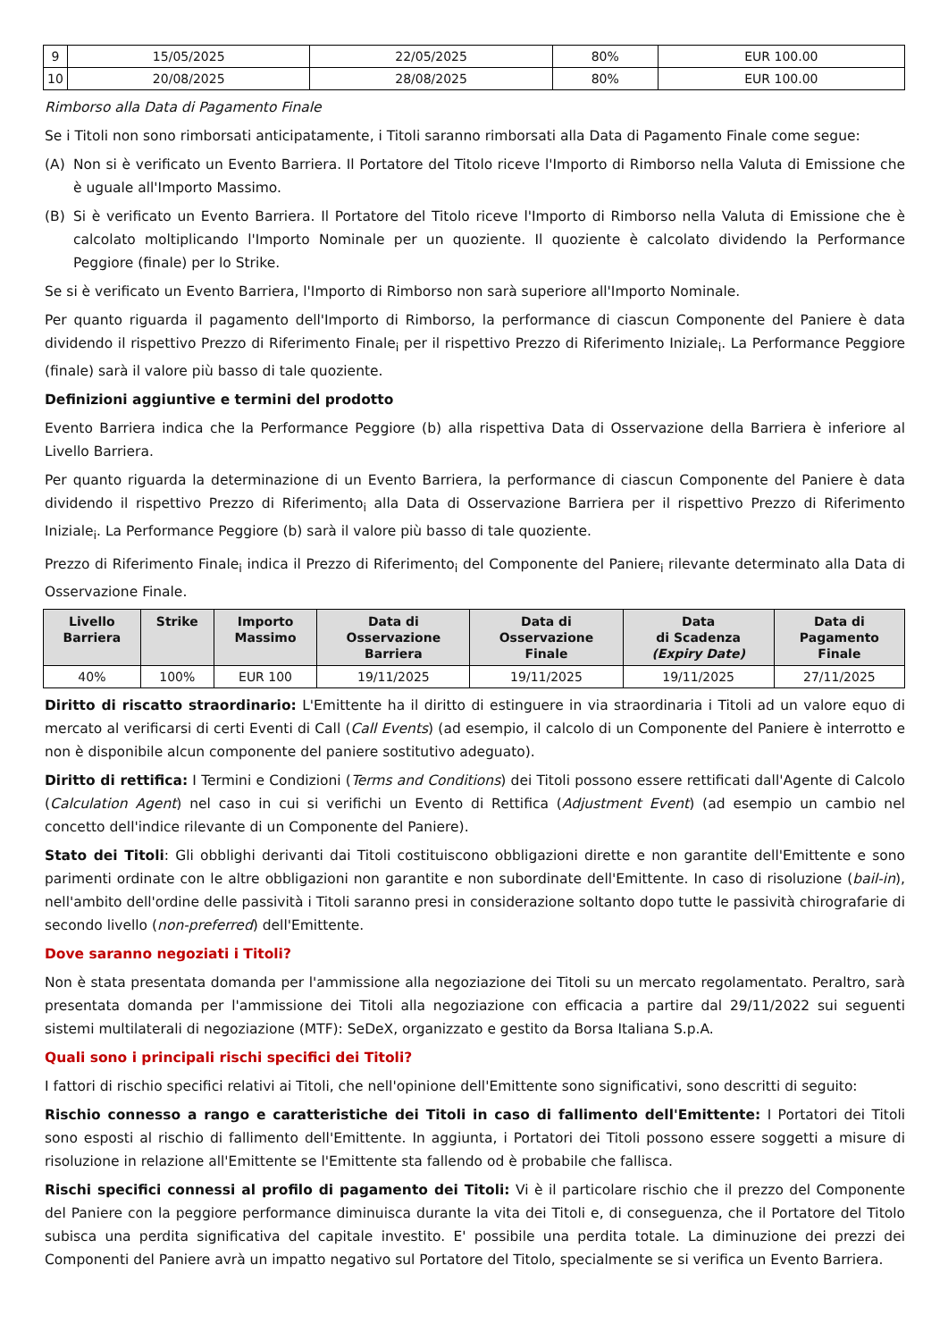| 9 | 15/05/2025 | 22/05/2025 | 80% | EUR 100.00 |
| 10 | 20/08/2025 | 28/08/2025 | 80% | EUR 100.00 |
Rimborso alla Data di Pagamento Finale
Se i Titoli non sono rimborsati anticipatamente, i Titoli saranno rimborsati alla Data di Pagamento Finale come segue:
(A) Non si è verificato un Evento Barriera. Il Portatore del Titolo riceve l'Importo di Rimborso nella Valuta di Emissione che è uguale all'Importo Massimo.
(B) Si è verificato un Evento Barriera. Il Portatore del Titolo riceve l'Importo di Rimborso nella Valuta di Emissione che è calcolato moltiplicando l'Importo Nominale per un quoziente. Il quoziente è calcolato dividendo la Performance Peggiore (finale) per lo Strike.
Se si è verificato un Evento Barriera, l'Importo di Rimborso non sarà superiore all'Importo Nominale.
Per quanto riguarda il pagamento dell'Importo di Rimborso, la performance di ciascun Componente del Paniere è data dividendo il rispettivo Prezzo di Riferimento Finale<sub>i</sub> per il rispettivo Prezzo di Riferimento Iniziale<sub>i</sub>. La Performance Peggiore (finale) sarà il valore più basso di tale quoziente.
Definizioni aggiuntive e termini del prodotto
Evento Barriera indica che la Performance Peggiore (b) alla rispettiva Data di Osservazione della Barriera è inferiore al Livello Barriera.
Per quanto riguarda la determinazione di un Evento Barriera, la performance di ciascun Componente del Paniere è data dividendo il rispettivo Prezzo di Riferimento<sub>i</sub> alla Data di Osservazione Barriera per il rispettivo Prezzo di Riferimento Iniziale<sub>i</sub>. La Performance Peggiore (b) sarà il valore più basso di tale quoziente.
Prezzo di Riferimento Finale<sub>i</sub> indica il Prezzo di Riferimento<sub>i</sub> del Componente del Paniere<sub>i</sub> rilevante determinato alla Data di Osservazione Finale.
| Livello Barriera | Strike | Importo Massimo | Data di Osservazione Barriera | Data di Osservazione Finale | Data di Scadenza (Expiry Date) | Data di Pagamento Finale |
| --- | --- | --- | --- | --- | --- | --- |
| 40% | 100% | EUR 100 | 19/11/2025 | 19/11/2025 | 19/11/2025 | 27/11/2025 |
Diritto di riscatto straordinario: L'Emittente ha il diritto di estinguere in via straordinaria i Titoli ad un valore equo di mercato al verificarsi di certi Eventi di Call (Call Events) (ad esempio, il calcolo di un Componente del Paniere è interrotto e non è disponibile alcun componente del paniere sostitutivo adeguato).
Diritto di rettifica: I Termini e Condizioni (Terms and Conditions) dei Titoli possono essere rettificati dall'Agente di Calcolo (Calculation Agent) nel caso in cui si verifichi un Evento di Rettifica (Adjustment Event) (ad esempio un cambio nel concetto dell'indice rilevante di un Componente del Paniere).
Stato dei Titoli: Gli obblighi derivanti dai Titoli costituiscono obbligazioni dirette e non garantite dell'Emittente e sono parimenti ordinate con le altre obbligazioni non garantite e non subordinate dell'Emittente. In caso di risoluzione (bail-in), nell'ambito dell'ordine delle passività i Titoli saranno presi in considerazione soltanto dopo tutte le passività chirografarie di secondo livello (non-preferred) dell'Emittente.
Dove saranno negoziati i Titoli?
Non è stata presentata domanda per l'ammissione alla negoziazione dei Titoli su un mercato regolamentato. Peraltro, sarà presentata domanda per l'ammissione dei Titoli alla negoziazione con efficacia a partire dal 29/11/2022 sui seguenti sistemi multilaterali di negoziazione (MTF): SeDeX, organizzato e gestito da Borsa Italiana S.p.A.
Quali sono i principali rischi specifici dei Titoli?
I fattori di rischio specifici relativi ai Titoli, che nell'opinione dell'Emittente sono significativi, sono descritti di seguito:
Rischio connesso a rango e caratteristiche dei Titoli in caso di fallimento dell'Emittente: I Portatori dei Titoli sono esposti al rischio di fallimento dell'Emittente. In aggiunta, i Portatori dei Titoli possono essere soggetti a misure di risoluzione in relazione all'Emittente se l'Emittente sta fallendo od è probabile che fallisca.
Rischi specifici connessi al profilo di pagamento dei Titoli: Vi è il particolare rischio che il prezzo del Componente del Paniere con la peggiore performance diminuisca durante la vita dei Titoli e, di conseguenza, che il Portatore del Titolo subisca una perdita significativa del capitale investito. E' possibile una perdita totale. La diminuzione dei prezzi dei Componenti del Paniere avrà un impatto negativo sul Portatore del Titolo, specialmente se si verifica un Evento Barriera.